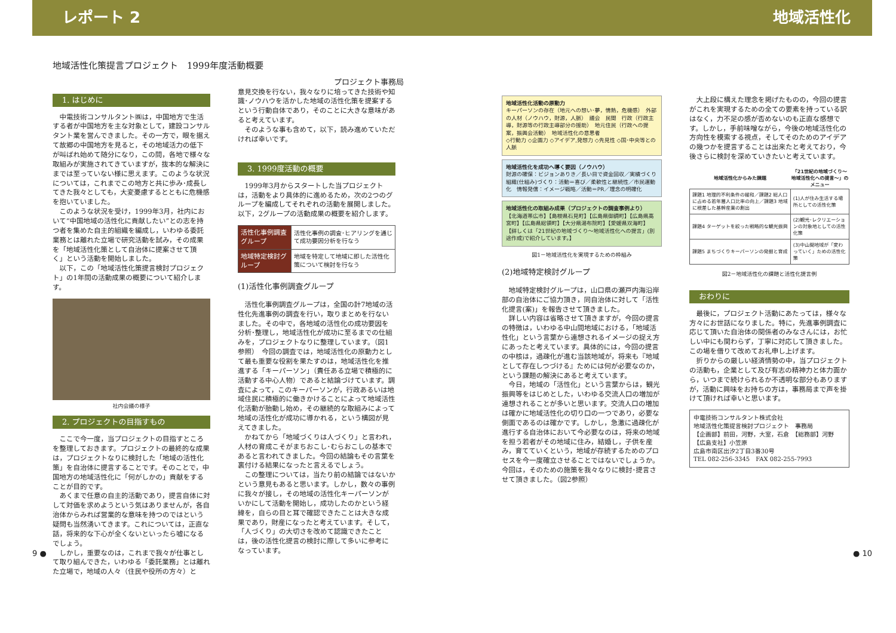レポート 2
地域活性化策提言プロジェクト　1999年度活動概要
プロジェクト事務局
1. はじめに
中電技術コンサルタント㈱は，中国地方で生活する者が中国地方を主な対象として，建設コンサルタント業を営んできました。その一方で，眼を据えて故郷の中国地方を見ると，その地域活力の低下が叫ばれ始めて随分になり，この間，各地で様々な取組みが実施されてきていますが，抜本的な解決にまでは至っていない様に思えます。このような状況については，これまでこの地方と共に歩み･成長してきた我々としても，大変憂慮するとともに危機感を抱いていました。
このような状況を受け，1999年3月，社内において“中国地域の活性化に貢献したい”との志を持つ者を集めた自主的組織を編成し，いわゆる委託業務とは離れた立場で研究活動を試み，その成果を「地域活性化策として自治体に提案させて頂く」という活動を開始しました。
以下，この「地域活性化策提言検討プロジェクト」の1年間の活動成果の概要について紹介します。
社内会議の様子
2. プロジェクトの目指すもの
ここで今一度，当プロジェクトの目指すところを整理しておきます。プロジェクトの最終的な成果は，プロジェクトなりに検討した「地域の活性化策」を自治体に提言することです。そのことで，中国地方の地域活性化に「何がしかの」貢献をすることが目的です。
あくまで任意の自主的活動であり，提言自体に対して対価を求めようという気はありませんが，各自治体からみれば営業的な意味を持つのではという疑問も当然湧いてきます。これについては，正直な話，将来的な下心が全くないといったら嘘になるでしょう。
しかし，重要なのは，これまで我々が仕事として取り組んできた，いわゆる「委託業務」とは離れた立場で，地域の人々（住民や役所の方々）と
意見交換を行ない，我々なりに培ってきた技術や知識･ノウハウを活かした地域の活性化策を提案するという行動自体であり，そのことに大きな意味があると考えています。
そのような事も含めて，以下，読み進めていただければ幸いです。
3. 1999度活動の概要
1999年3月からスタートした当プロジェクトは，活動をより具体的に進めるため，次の2つのグループを編成してそれぞれの活動を展開しました。以下，2グループの活動成果の概要を紹介します。
| 活性化事例調査グループ | 活性化事例の調査･ヒアリングを通じて成功要因分析を行なう |
| 地域特定検討グループ | 地域を特定して地域に即した活性化策について検討を行なう |
(1)活性化事例調査グループ
活性化事例調査グループは，全国の計7地域の活性化先進事例の調査を行い，取りまとめを行ないました。その中で，各地域の活性化の成功要因を分析･整理し，地域活性化が成功に至るまでの仕組みを，プロジェクトなりに整理しています。（図1参照）　今回の調査では，地域活性化の原動力として最も重要な役割を果たすのは，地域活性化を推進する「キーパーソン」（責任ある立場で積極的に活動する中心人物）であると結論づけています。調査によって，このキーパーソンが，行政あるいは地域住民に積極的に働きかけることによって地域活性化活動が胎動し始め，その継続的な取組みによって地域の活性化が成功に導かれる，という構図が見えてきました。
かねてから「地域づくりは人づくり」と言われ，人材の育成こそがまちおこし･むらおこしの基本であると言われてきました。今回の結論もその言葉を裏付ける結果になったと言えるでしょう。
この整理については，当たり前の結論ではないかという意見もあると思います。しかし，数々の事例に我々が接し，その地域の活性化キーパーソンがいかにして活動を開始し，成功したのかという経緯を，自らの目と耳で確認できたことは大きな成果であり，財産になったと考えています。そして，「人づくり」の大切さを改めて認識できたことは，後の活性化提言の検討に際して多いに参考になっています。
9 ●
地域活性化
地域活性化活動の原動力
キーパーソンの存在（地元への想い･夢，情熱，危機感）　外部の人材（ノウハウ，財源，人脈）　議会　民間　行政（行政主導，財源等の行政主導部分の援助）　地元住民（行政への提案，振興会活動）　地域活性化の意思者
◇行動力 ◇企画力 ◇アイデア,発想力 ◇先見性 ◇国･中央等との人脈
地域活性化を成功へ導く要因（ノウハウ）
財源の確保：ビジョンありき／長い目で資金回収／実績づくり　組織(仕組み)づくり：活動＝喜び／柔軟性と継続性／市民運動化　情報発信：イメージ戦略／活動＝PR／理念の明確化
地域活性化の取組み成果（プロジェクトの調査事例より）
【北海道帯広市】【島根県石見町】【広島県御調町】【広島県高宮町】【広島県総領町】【大分県湯布院町】【愛媛県双海町】
【詳しくは「21世紀の地域づくり～地域活性化への提言」(別途作成)で紹介しています。】
図1－地域活性化を実現するための枠組み
(2)地域特定検討グループ
地域特定検討グループは，山口県の瀬戸内海沿岸部の自治体にご協力頂き，同自治体に対して「活性化提言(案)」を報告させて頂きました。
詳しい内容は省略させて頂きますが，今回の提言の特徴は，いわゆる中山間地域における，「地域活性化」という言葉から連想されるイメージの捉え方にあったと考えています。具体的には，今回の提言の中核は，過疎化が進む当該地域が，将来も『地域として存在しつづける』ためには何が必要なのか，という課題の解決にあると考えています。
今日，地域の「活性化」という言葉からは，観光振興等をはじめとした，いわゆる交流人口の増加が連想されることが多いと思います。交流人口の増加は確かに地域活性化の切り口の一つであり，必要な側面であるのは確かです。しかし，急激に過疎化が進行する自治体において今必要なのは，将来の地域を担う若者がその地域に住み，結婚し，子供を産み，育てていくという，地域が存続するためのプロセスを今一度確立させることではないでしょうか。今回は，そのための施策を我々なりに検討･提言させて頂きました。（図2参照）
大上段に構えた理念を掲げたものの，今回の提言がこれを実現するための全ての要素を持っている訳はなく，力不足の感が否めないのも正直な感想です。しかし，手前味噌ながら，今後の地域活性化の方向性を模索する視点，そしてそのためのアイデアの幾つかを提言することは出来たと考えており，今後さらに検討を深めていきたいと考えています。
| 地域活性化からみた課題 | 「21世紀の地域づくり～地域活性化への提言～」のメニュー |
| --- | --- |
| 課題1 地理的不利条件の緩和／課題2 総人口に占める若年層人口比率の向上／課題3 地域に根差した基幹産業の創出 | (1)人が住み生活する場所としての活性化策 |
| 課題4 ターゲットを絞った戦略的な観光振興 | (2)観光･レクリエーションの対象地としての活性化策 |
| 課題5 まちづくりキーパーソンの発掘と育成 | (3)中山間地域が「変わっていく」ための活性化策 |
図2－地域活性化の課題と活性化提言例
おわりに
最後に，プロジェクト活動にあたっては，様々な方々にお世話になりました。特に，先進事例調査に応じて頂いた自治体の関係者のみなさんには，お忙しい中にも関わらず，丁寧に対応して頂きました。この場を借りて改めてお礼申し上げます。
折りからの厳しい経済情勢の中，当プロジェクトの活動も，企業として及び有志の精神力と体力面から，いつまで続けられるか不透明な部分もありますが，活動に興味をお持ちの方は，事務局まで声を掛けて頂ければ幸いと思います。
中電技術コンサルタント株式会社
地域活性化策提言検討プロジェクト　事務局
【企画部】前田，河野，大室，石倉　【総務部】河野
【広島支社】小笠原
広島市南区出汐2丁目3番30号
TEL 082-256-3345　FAX 082-255-7993
● 10